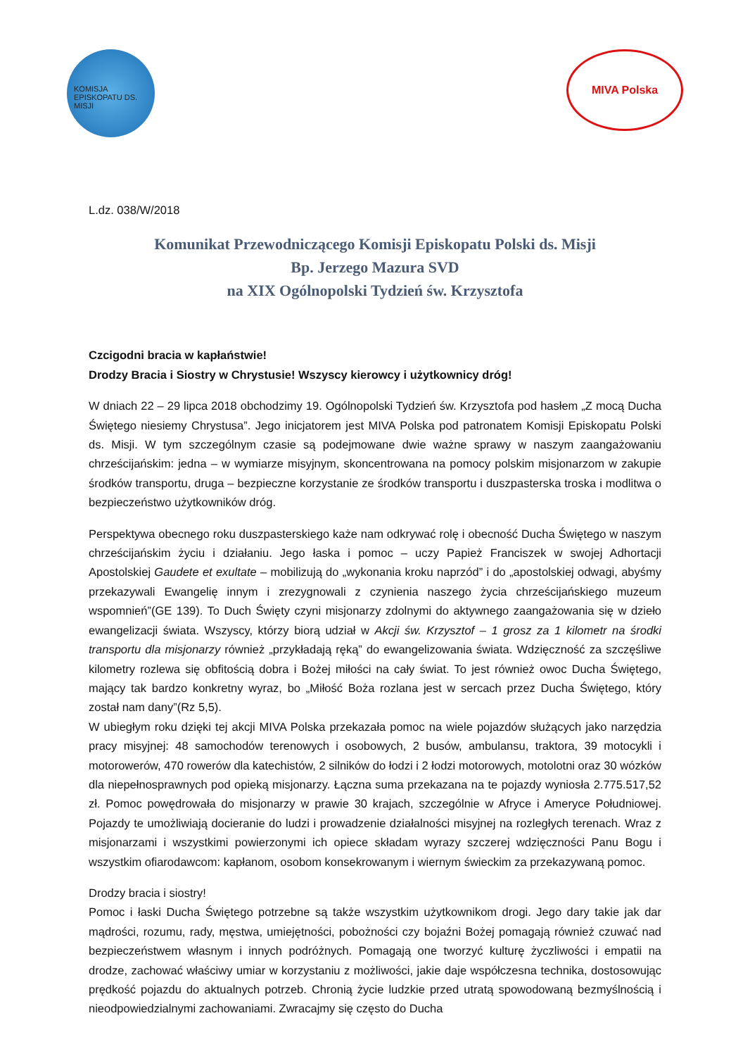KOMISJA EPISKOPATU DS. MISJI
MIVA Polska
L.dz. 038/W/2018
Komunikat Przewodniczącego Komisji Episkopatu Polski ds. Misji
Bp. Jerzego Mazura SVD
na XIX Ogólnopolski Tydzień św. Krzysztofa
Czcigodni bracia w kapłaństwie!
Drodzy Bracia i Siostry w Chrystusie! Wszyscy kierowcy i użytkownicy dróg!
W dniach 22 – 29 lipca 2018 obchodzimy 19. Ogólnopolski Tydzień św. Krzysztofa pod hasłem „Z mocą Ducha Świętego niesiemy Chrystusa”. Jego inicjatorem jest MIVA Polska pod patronatem Komisji Episkopatu Polski ds. Misji. W tym szczególnym czasie są podejmowane dwie ważne sprawy w naszym zaangażowaniu chrześcijańskim: jedna – w wymiarze misyjnym, skoncentrowana na pomocy polskim misjonarzom w zakupie środków transportu, druga – bezpieczne korzystanie ze środków transportu i duszpasterska troska i modlitwa o bezpieczeństwo użytkowników dróg.
Perspektywa obecnego roku duszpasterskiego każe nam odkrywać rolę i obecność Ducha Świętego w naszym chrześcijańskim życiu i działaniu. Jego łaska i pomoc – uczy Papież Franciszek w swojej Adhortacji Apostolskiej Gaudete et exultate – mobilizują do „wykonania kroku naprzód” i do „apostolskiej odwagi, abyśmy przekazywali Ewangelię innym i zrezygnowali z czynienia naszego życia chrześcijańskiego muzeum wspomnień”(GE 139). To Duch Święty czyni misjonarzy zdolnymi do aktywnego zaangażowania się w dzieło ewangelizacji świata. Wszyscy, którzy biorą udział w Akcji św. Krzysztof – 1 grosz za 1 kilometr na środki transportu dla misjonarzy również „przykładają ręką” do ewangelizowania świata. Wdzięczność za szczęśliwe kilometry rozlewa się obfitością dobra i Bożej miłości na cały świat. To jest również owoc Ducha Świętego, mający tak bardzo konkretny wyraz, bo „Miłość Boża rozlana jest w sercach przez Ducha Świętego, który został nam dany”(Rz 5,5).
W ubiegłym roku dzięki tej akcji MIVA Polska przekazała pomoc na wiele pojazdów służących jako narzędzia pracy misyjnej: 48 samochodów terenowych i osobowych, 2 busów, ambulansu, traktora, 39 motocykli i motorowerów, 470 rowerów dla katechistów, 2 silników do łodzi i 2 łodzi motorowych, motolotni oraz 30 wózków dla niepełnosprawnych pod opieką misjonarzy. Łączna suma przekazana na te pojazdy wyniosła 2.775.517,52 zł. Pomoc powędrowała do misjonarzy w prawie 30 krajach, szczególnie w Afryce i Ameryce Południowej. Pojazdy te umożliwiają docieranie do ludzi i prowadzenie działalności misyjnej na rozległych terenach. Wraz z misjonarzami i wszystkimi powierzonymi ich opiece składam wyrazy szczerej wdzięczności Panu Bogu i wszystkim ofiarodawcom: kapłanom, osobom konsekrowanym i wiernym świeckim za przekazywaną pomoc.
Drodzy bracia i siostry!
Pomoc i łaski Ducha Świętego potrzebne są także wszystkim użytkownikom drogi. Jego dary takie jak dar mądrości, rozumu, rady, męstwa, umiejętności, pobożności czy bojaźni Bożej pomagają również czuwać nad bezpieczeństwem własnym i innych podróżnych. Pomagają one tworzyć kulturę życzliwości i empatii na drodze, zachować właściwy umiar w korzystaniu z możliwości, jakie daje współczesna technika, dostosowując prędkość pojazdu do aktualnych potrzeb. Chronią życie ludzkie przed utratą spowodowaną bezmyślnością i nieodpowiedzialnymi zachowaniami. Zwracajmy się często do Ducha